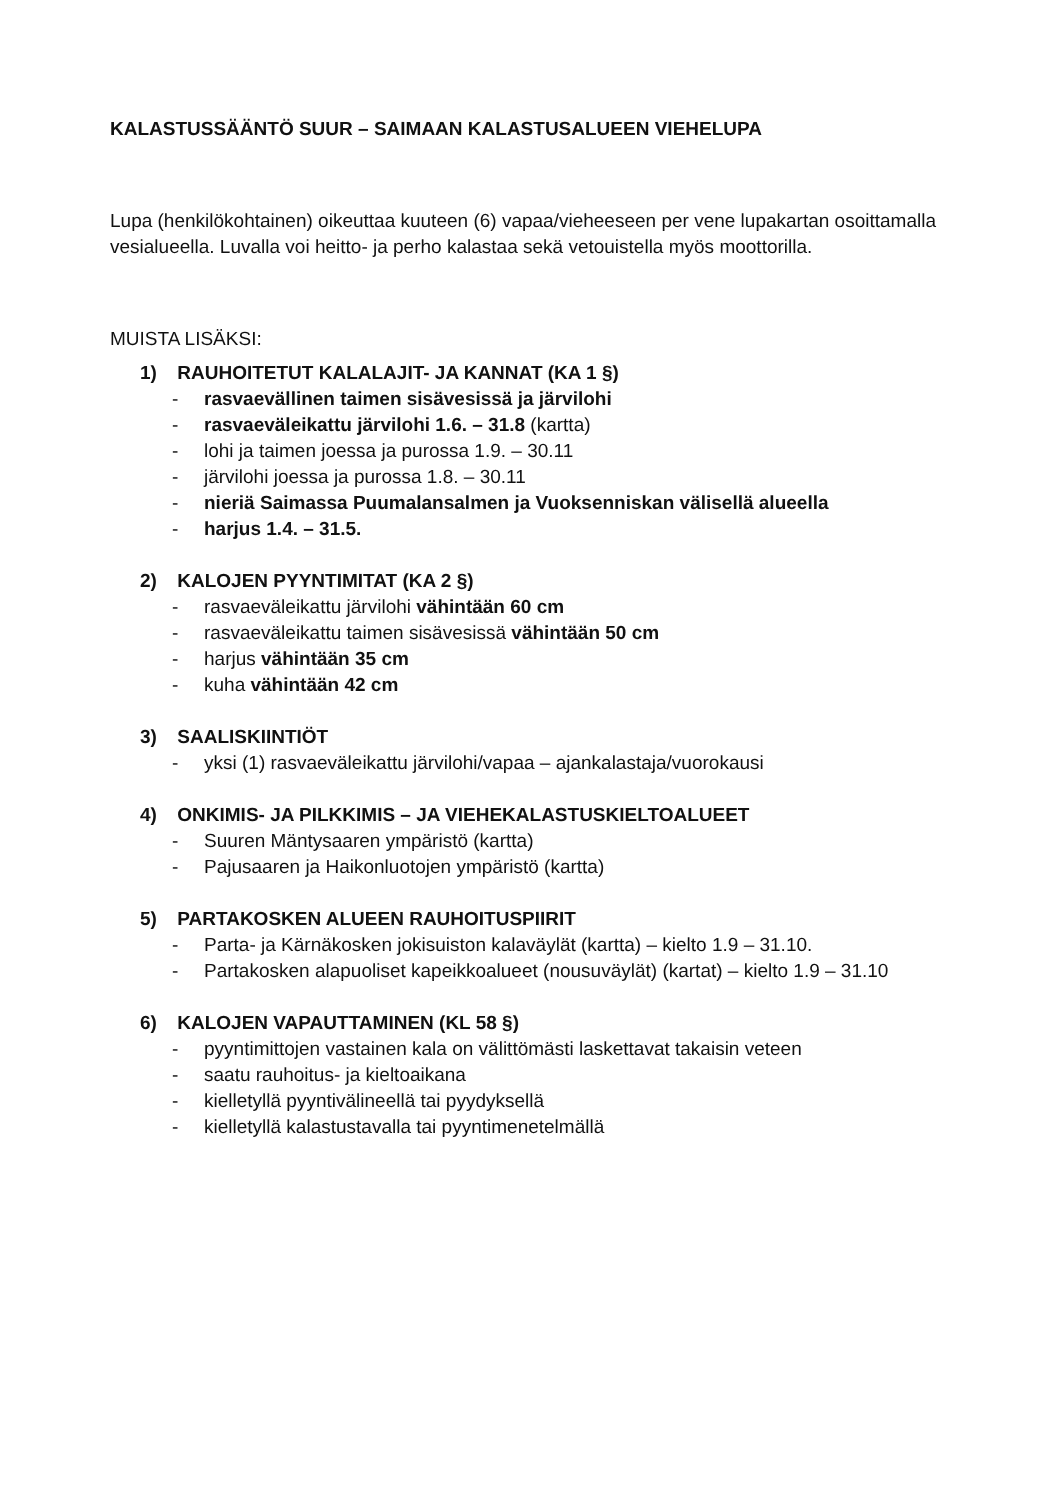KALASTUSSÄÄNTÖ SUUR – SAIMAAN KALASTUSALUEEN VIEHELUPA
Lupa (henkilökohtainen) oikeuttaa kuuteen (6) vapaa/vieheeseen per vene lupakartan osoittamalla vesialueella. Luvalla voi heitto- ja perho kalastaa sekä vetouistella myös moottorilla.
MUISTA LISÄKSI:
1) RAUHOITETUT KALALAJIT- JA KANNAT (KA 1 §)
- rasvaevällinen taimen sisävesissä ja järvilohi
- rasvaeväleikattu järvilohi 1.6. – 31.8 (kartta)
- lohi ja taimen joessa ja purossa 1.9. – 30.11
- järvilohi joessa ja purossa 1.8. – 30.11
- nieriä Saimassa Puumalansalmen ja Vuoksenniskan välisellä alueella
- harjus 1.4. – 31.5.
2) KALOJEN PYYNTIMITAT (KA 2 §)
- rasvaeväleikattu järvilohi vähintään 60 cm
- rasvaeväleikattu taimen sisävesissä vähintään 50 cm
- harjus vähintään 35 cm
- kuha vähintään 42 cm
3) SAALISKIINTIÖT
- yksi (1) rasvaeväleikattu järvilohi/vapaa – ajankalastaja/vuorokausi
4) ONKIMIS- JA PILKKIMIS – JA VIEHEKALASTUSKIELTOALUEET
- Suuren Mäntysaaren ympäristö (kartta)
- Pajusaaren ja Haikonluotojen ympäristö (kartta)
5) PARTAKOSKEN ALUEEN RAUHOITUSPIIRIT
- Parta- ja Kärnäkosken jokisuiston kalaväylät (kartta) – kielto 1.9 – 31.10.
- Partakosken alapuoliset kapeikkoalueet (nousuväylät) (kartat) – kielto 1.9 – 31.10
6) KALOJEN VAPAUTTAMINEN (KL 58 §)
- pyyntimittojen vastainen kala on välittömästi laskettavat takaisin veteen
- saatu rauhoitus- ja kieltoaikana
- kielletyllä pyyntivälineellä tai pyydyksellä
- kielletyllä kalastustavalla tai pyyntimenetelmällä